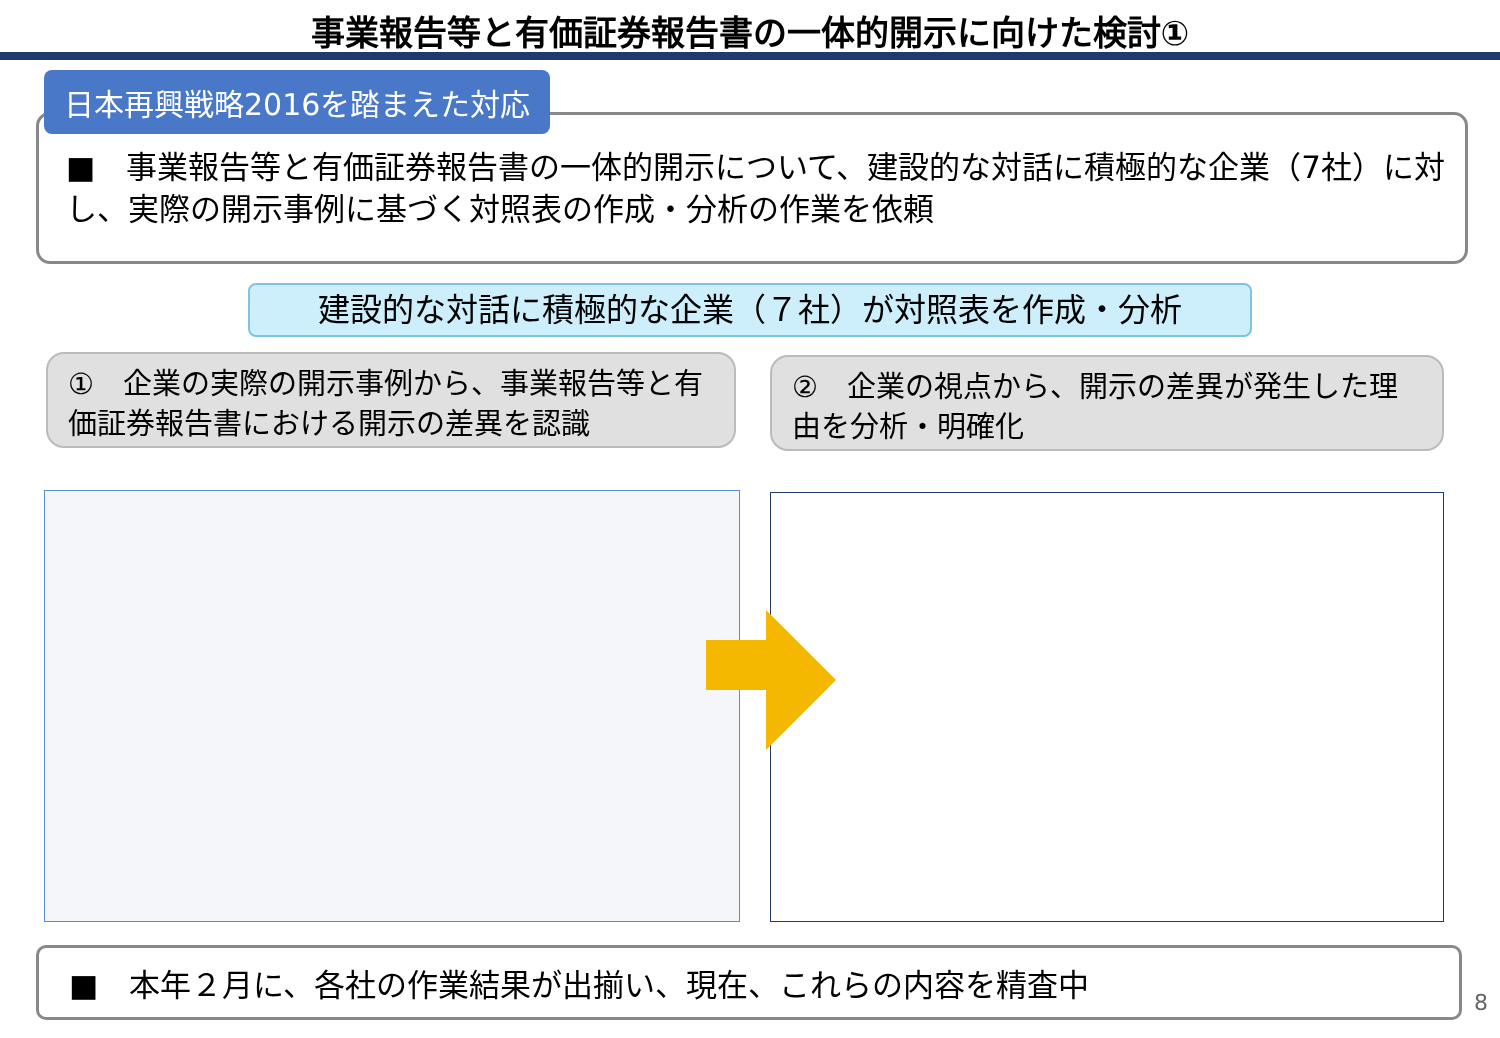事業報告等と有価証券報告書の一体的開示に向けた検討①
日本再興戦略2016を踏まえた対応
■　事業報告等と有価証券報告書の一体的開示について、建設的な対話に積極的な企業（7社）に対し、実際の開示事例に基づく対照表の作成・分析の作業を依頼
建設的な対話に積極的な企業（７社）が対照表を作成・分析
①　企業の実際の開示事例から、事業報告等と有価証券報告書における開示の差異を認識
②　企業の視点から、開示の差異が発生した理由を分析・明確化
■　本年２月に、各社の作業結果が出揃い、現在、これらの内容を精査中
8